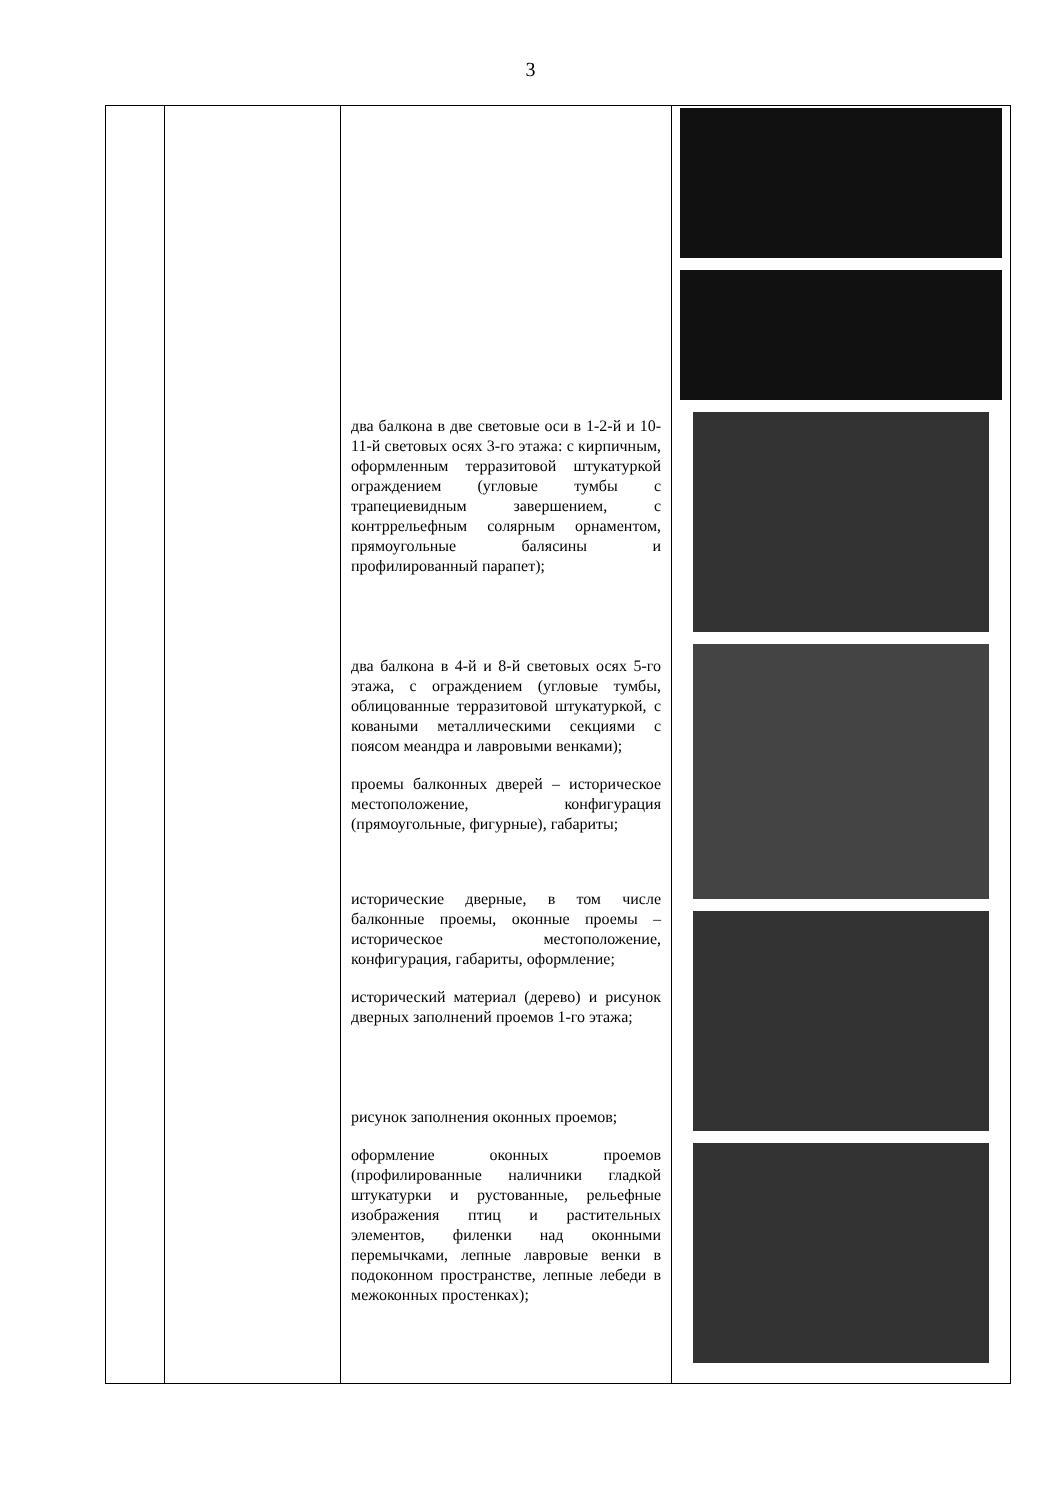3
| | | два балкона в две световые оси в 1-2-й и 10-11-й световых осях 3-го этажа: с кирпичным, оформленным терразитовой штукатуркой ограждением (угловые тумбы с трапециевидным завершением, с контррельефным солярным орнаментом, прямоугольные балясины и профилированный парапет); два балкона в 4-й и 8-й световых осях 5-го этажа, с ограждением (угловые тумбы, облицованные терразитовой штукатуркой, с коваными металлическими секциями с поясом меандра и лавровыми венками); проемы балконных дверей – историческое местоположение, конфигурация (прямоугольные, фигурные), габариты; исторические дверные, в том числе балконные проемы, оконные проемы – историческое местоположение, конфигурация, габариты, оформление; исторический материал (дерево) и рисунок дверных заполнений проемов 1-го этажа; рисунок заполнения оконных проемов; оформление оконных проемов (профилированные наличники гладкой штукатурки и рустованные, рельефные изображения птиц и растительных элементов, филенки над оконными перемычками, лепные лавровые венки в подоконном пространстве, лепные лебеди в межоконных простенках); | |